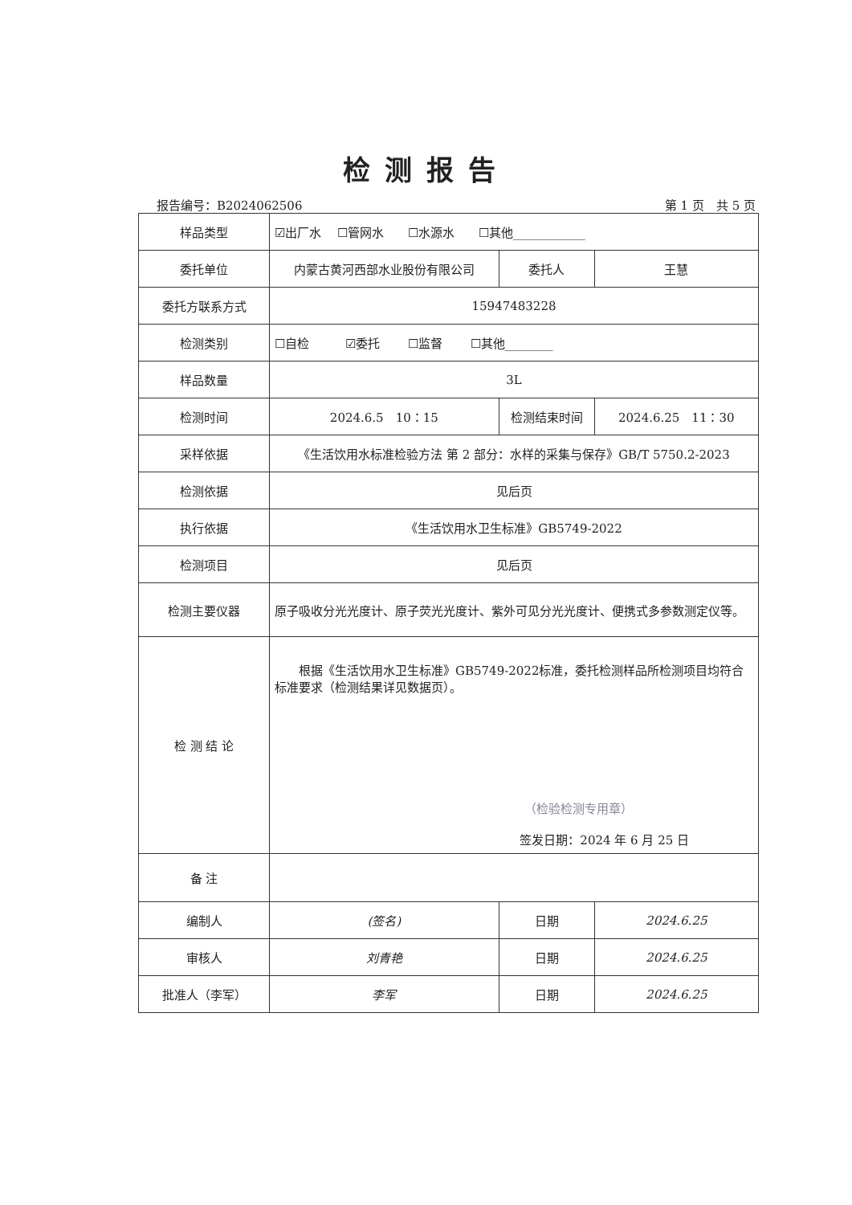检测报告
报告编号：B2024062506 第 1 页　共 5 页
| 样品类型 | ☑出厂水 ☐管网水 ☐水源水 ☐其他____________ | | |
| 委托单位 | 内蒙古黄河西部水业股份有限公司 | 委托人 | 王慧 |
| 委托方联系方式 | 15947483228 | | |
| 检测类别 | ☐自检 ☑委托 ☐监督 ☐其他________ | | |
| 样品数量 | 3L | | |
| 检测时间 | 2024.6.5 10：15 | 检测结束时间 | 2024.6.25 11：30 |
| 采样依据 | 《生活饮用水标准检验方法 第 2 部分：水样的采集与保存》GB/T 5750.2-2023 | | |
| 检测依据 | 见后页 | | |
| 执行依据 | 《生活饮用水卫生标准》GB5749-2022 | | |
| 检测项目 | 见后页 | | |
| 检测主要仪器 | 原子吸收分光光度计、原子荧光光度计、紫外可见分光光度计、便携式多参数测定仪等。 | | |
| 检 测 结 论 | 根据《生活饮用水卫生标准》GB5749-2022标准，委托检测样品所检测项目均符合标准要求（检测结果详见数据页）。 （检验检测专用章） 签发日期：2024 年 6 月 25 日 | | |
| 备 注 | | | |
| 编制人 | (签名) | 日期 | 2024.6.25 |
| 审核人 | 刘青艳 | 日期 | 2024.6.25 |
| 批准人（李军） | 李军 | 日期 | 2024.6.25 |